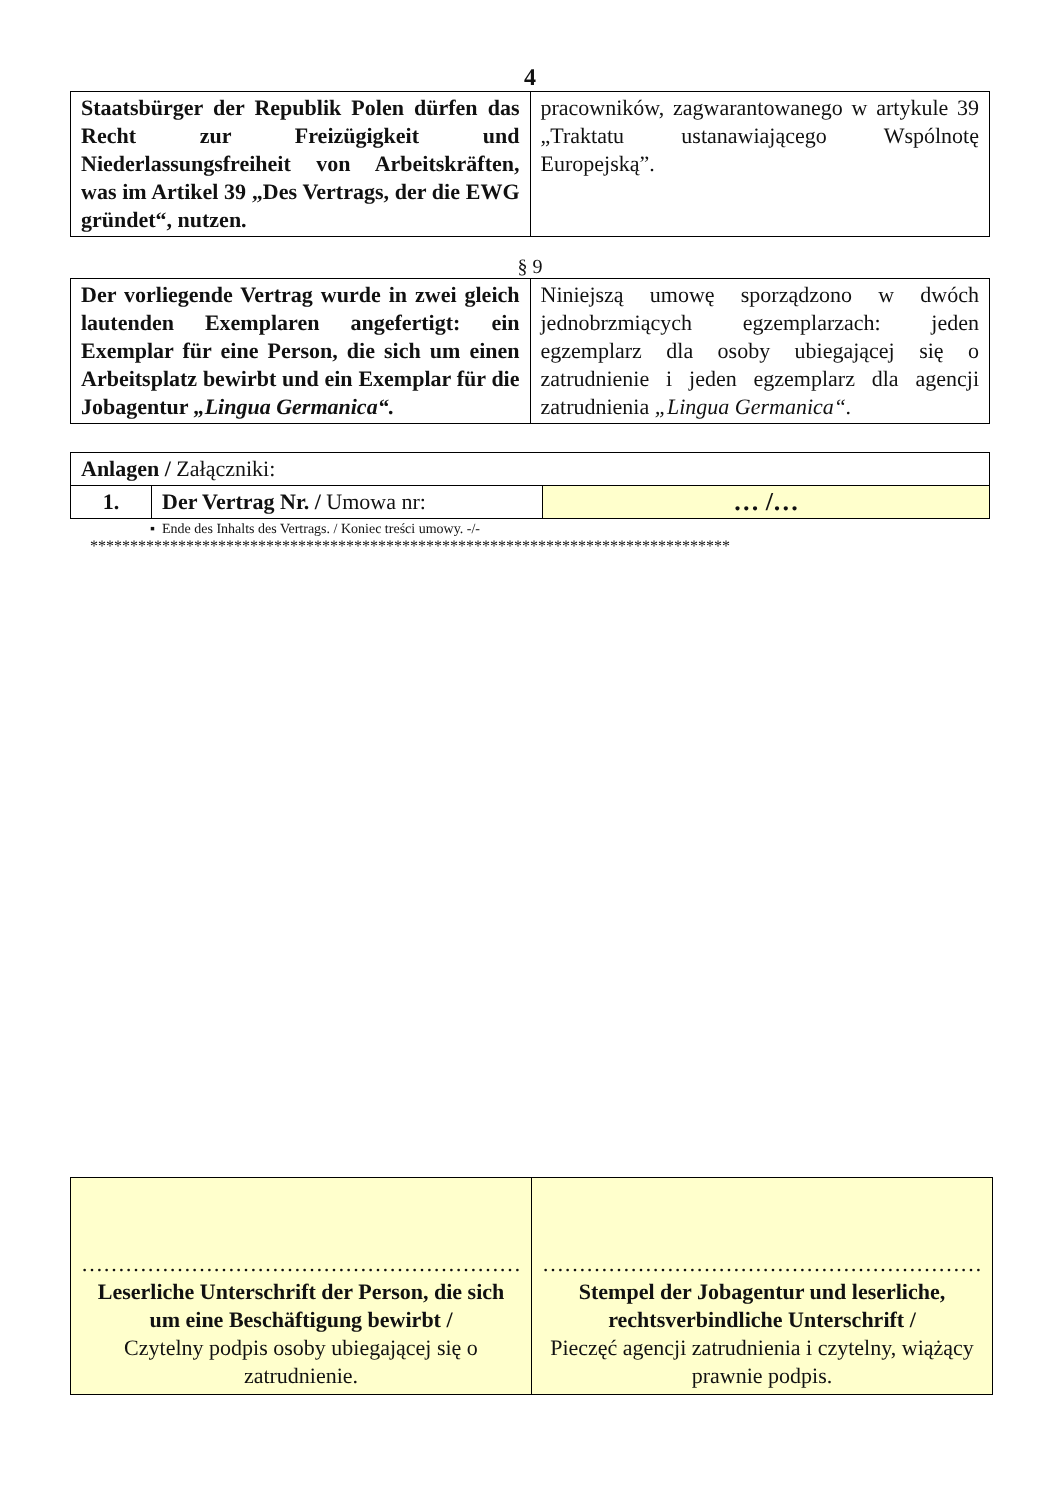4
| Staatsbürger der Republik Polen dürfen das Recht zur Freizügigkeit und Niederlassungsfreiheit von Arbeits­kräften, was im Artikel 39 „Des Vertrags, der die EWG gründet“, nutzen. | pracowników, zagwarantowanego w artykule 39 „Traktatu ustanawiającego Wspólnotę Europejską”. |
§ 9
| Der vorliegende Vertrag wurde in zwei gleich lautenden Exemplaren angefertigt: ein Exemplar für eine Person, die sich um einen Arbeitsplatz bewirbt und ein Exemplar für die Jobagentur „Lingua Germanica“. | Niniejszą umowę sporządzono w dwóch jednobrzmiących egzemplarzach: jeden egzemplarz dla osoby ubiegającej się o zatrudnienie i jeden egzemplarz dla agencji zatrudnienia „Lingua Germanica“. |
| Anlagen / Załączniki: | | |
| 1. | Der Vertrag Nr. / Umowa nr: | … /… |
▪ Ende des Inhalts des Vertrags. / Koniec treści umowy. -/-
********************************************************************************
| …………………………………………………… Leserliche Unterschrift der Person, die sich um eine Beschäftigung bewirbt / Czytelny podpis osoby ubiegającej się o zatrudnienie. | …………………………………………………… Stempel der Jobagentur und leserliche, rechtsverbindliche Unterschrift / Pieczęć agencji zatrudnienia i czytelny, wiążący prawnie podpis. |